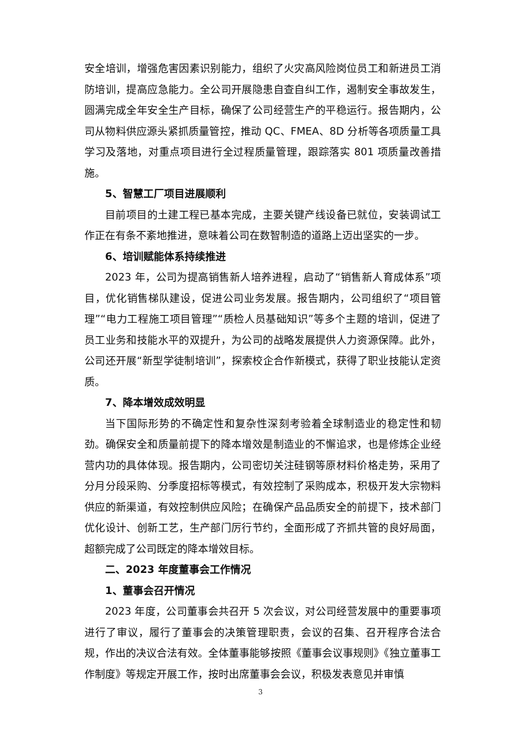安全培训，增强危害因素识别能力，组织了火灾高风险岗位员工和新进员工消防培训，提高应急能力。全公司开展隐患自查自纠工作，遏制安全事故发生，圆满完成全年安全生产目标，确保了公司经营生产的平稳运行。报告期内，公司从物料供应源头紧抓质量管控，推动 QC、FMEA、8D 分析等各项质量工具学习及落地，对重点项目进行全过程质量管理，跟踪落实 801 项质量改善措施。
5、智慧工厂项目进展顺利
目前项目的土建工程已基本完成，主要关键产线设备已就位，安装调试工作正在有条不紊地推进，意味着公司在数智制造的道路上迈出坚实的一步。
6、培训赋能体系持续推进
2023 年，公司为提高销售新人培养进程，启动了“销售新人育成体系”项目，优化销售梯队建设，促进公司业务发展。报告期内，公司组织了“项目管理”“电力工程施工项目管理”“质检人员基础知识”等多个主题的培训，促进了员工业务和技能水平的双提升，为公司的战略发展提供人力资源保障。此外，公司还开展“新型学徒制培训”，探索校企合作新模式，获得了职业技能认定资质。
7、降本增效成效明显
当下国际形势的不确定性和复杂性深刻考验着全球制造业的稳定性和韧劲。确保安全和质量前提下的降本增效是制造业的不懈追求，也是修炼企业经营内功的具体体现。报告期内，公司密切关注硅钢等原材料价格走势，采用了分月分段采购、分季度招标等模式，有效控制了采购成本，积极开发大宗物料供应的新渠道，有效控制供应风险；在确保产品品质安全的前提下，技术部门优化设计、创新工艺，生产部门厉行节约，全面形成了齐抓共管的良好局面，超额完成了公司既定的降本增效目标。
二、2023 年度董事会工作情况
1、董事会召开情况
2023 年度，公司董事会共召开 5 次会议，对公司经营发展中的重要事项进行了审议，履行了董事会的决策管理职责，会议的召集、召开程序合法合规，作出的决议合法有效。全体董事能够按照《董事会议事规则》《独立董事工作制度》等规定开展工作，按时出席董事会会议，积极发表意见并审慎
3